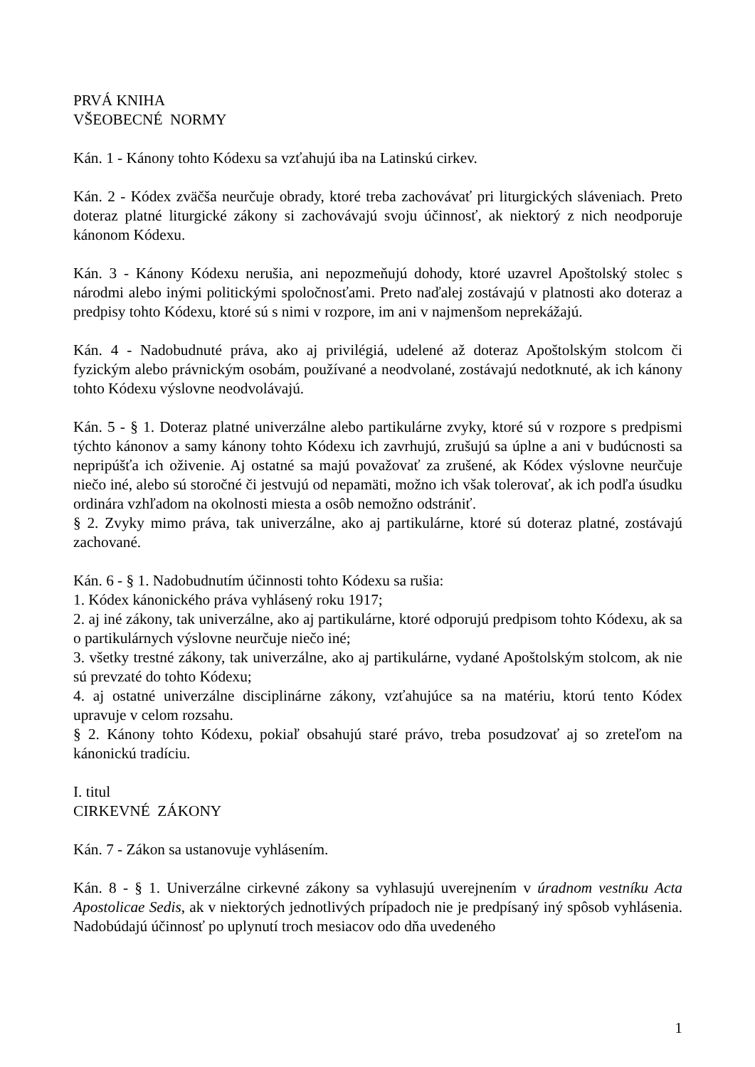PRVÁ KNIHA
VŠEOBECNÉ NORMY
Kán. 1 - Kánony tohto Kódexu sa vzťahujú iba na Latinskú cirkev.
Kán. 2 - Kódex zväčša neurčuje obrady, ktoré treba zachovávať pri liturgických sláveniach. Preto doteraz platné liturgické zákony si zachovávajú svoju účinnosť, ak niektorý z nich neodporuje kánonom Kódexu.
Kán. 3 - Kánony Kódexu nerušia, ani nepozmeňujú dohody, ktoré uzavrel Apoštolský stolec s národmi alebo inými politickými spoločnosťami. Preto naďalej zostávajú v platnosti ako doteraz a predpisy tohto Kódexu, ktoré sú s nimi v rozpore, im ani v najmenšom neprekážajú.
Kán. 4 - Nadobudnuté práva, ako aj privilégiá, udelené až doteraz Apoštolským stolcom či fyzickým alebo právnickým osobám, používané a neodvolané, zostávajú nedotknuté, ak ich kánony tohto Kódexu výslovne neodvolávajú.
Kán. 5 - § 1. Doteraz platné univerzálne alebo partikulárne zvyky, ktoré sú v rozpore s predpismi týchto kánonov a samy kánony tohto Kódexu ich zavrhujú, zrušujú sa úplne a ani v budúcnosti sa nepripúšťa ich oživenie. Aj ostatné sa majú považovať za zrušené, ak Kódex výslovne neurčuje niečo iné, alebo sú storočné či jestvujú od nepamäti, možno ich však tolerovať, ak ich podľa úsudku ordinára vzhľadom na okolnosti miesta a osôb nemožno odstrániť.
§ 2. Zvyky mimo práva, tak univerzálne, ako aj partikulárne, ktoré sú doteraz platné, zostávajú zachované.
Kán. 6 - § 1. Nadobudnutím účinnosti tohto Kódexu sa rušia:
1. Kódex kánonického práva vyhlásený roku 1917;
2. aj iné zákony, tak univerzálne, ako aj partikulárne, ktoré odporujú predpisom tohto Kódexu, ak sa o partikulárnych výslovne neurčuje niečo iné;
3. všetky trestné zákony, tak univerzálne, ako aj partikulárne, vydané Apoštolským stolcom, ak nie sú prevzaté do tohto Kódexu;
4. aj ostatné univerzálne disciplinárne zákony, vzťahujúce sa na matériu, ktorú tento Kódex upravuje v celom rozsahu.
§ 2. Kánony tohto Kódexu, pokiaľ obsahujú staré právo, treba posudzovať aj so zreteľom na kánonickú tradíciu.
I. titul
CIRKEVNÉ ZÁKONY
Kán. 7 - Zákon sa ustanovuje vyhlásením.
Kán. 8 - § 1. Univerzálne cirkevné zákony sa vyhlasujú uverejnením v úradnom vestníku Acta Apostolicae Sedis, ak v niektorých jednotlivých prípadoch nie je predpísaný iný spôsob vyhlásenia. Nadobúdajú účinnosť po uplynutí troch mesiacov odo dňa uvedeného
1